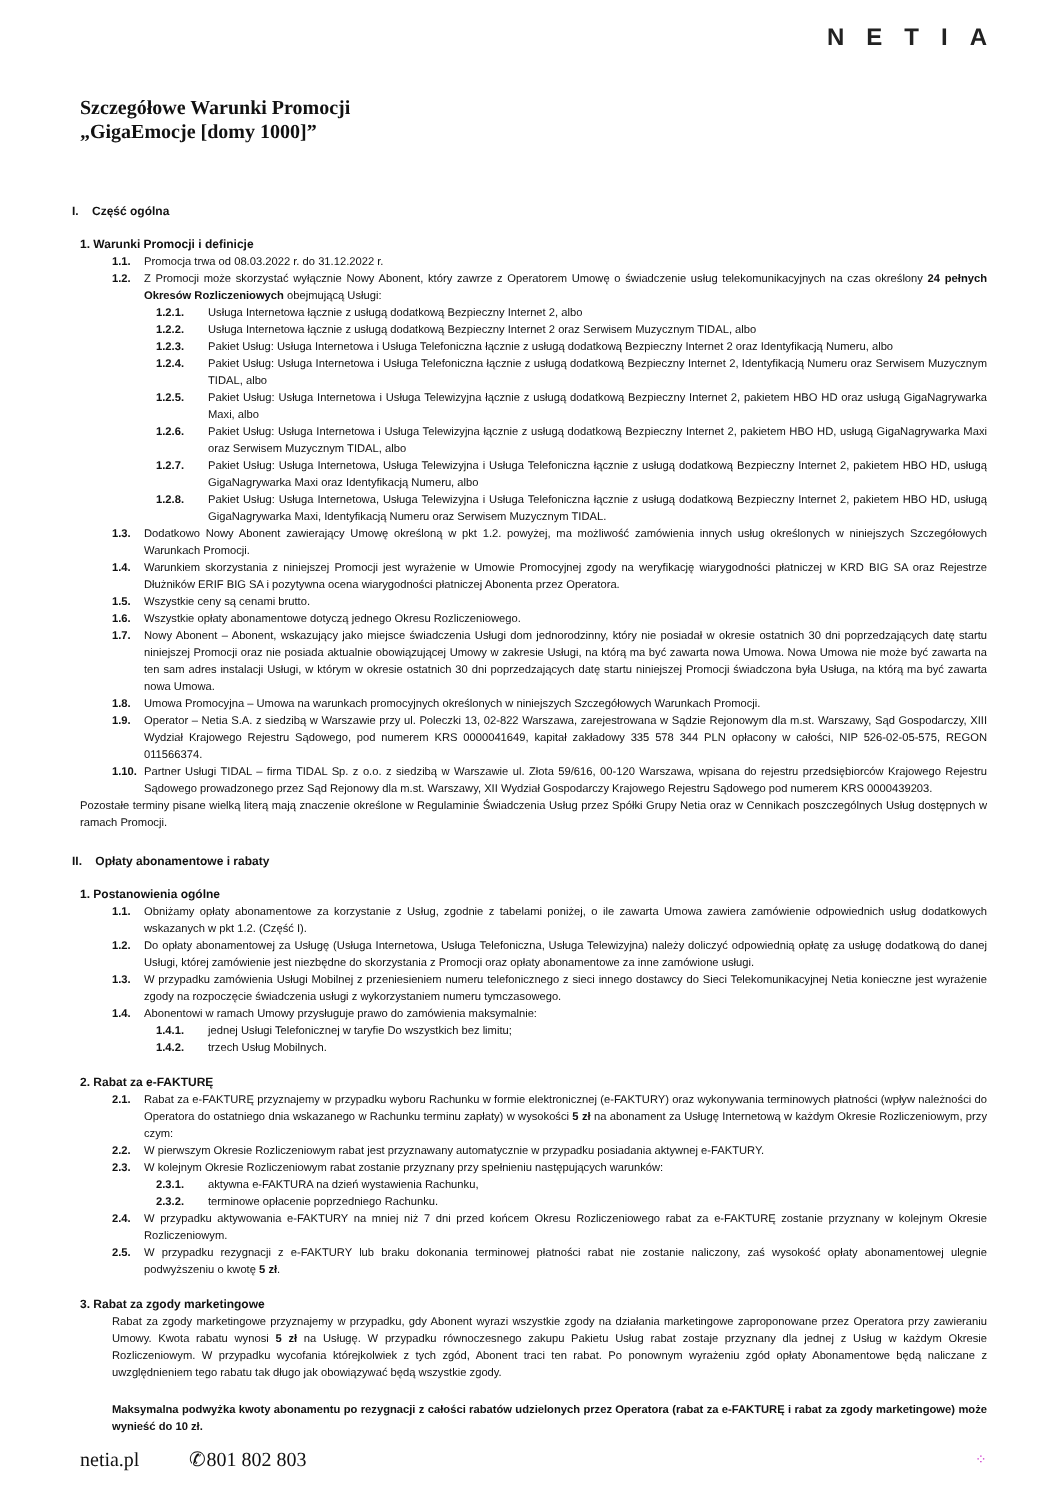NETIA
Szczegółowe Warunki Promocji
„GigaEmocje [domy 1000]”
I. Część ogólna
1. Warunki Promocji i definicje
1.1. Promocja trwa od 08.03.2022 r. do 31.12.2022 r.
1.2. Z Promocji może skorzystać wyłącznie Nowy Abonent, który zawrze z Operatorem Umowę o świadczenie usług telekomunikacyjnych na czas określony 24 pełnych Okresów Rozliczeniowych obejmującą Usługi:
1.2.1. Usługa Internetowa łącznie z usługą dodatkową Bezpieczny Internet 2, albo
1.2.2. Usługa Internetowa łącznie z usługą dodatkową Bezpieczny Internet 2 oraz Serwisem Muzycznym TIDAL, albo
1.2.3. Pakiet Usług: Usługa Internetowa i Usługa Telefoniczna łącznie z usługą dodatkową Bezpieczny Internet 2 oraz Identyfikacją Numeru, albo
1.2.4. Pakiet Usług: Usługa Internetowa i Usługa Telefoniczna łącznie z usługą dodatkową Bezpieczny Internet 2, Identyfikacją Numeru oraz Serwisem Muzycznym TIDAL, albo
1.2.5. Pakiet Usług: Usługa Internetowa i Usługa Telewizyjna łącznie z usługą dodatkową Bezpieczny Internet 2, pakietem HBO HD oraz usługą GigaNagrywarka Maxi, albo
1.2.6. Pakiet Usług: Usługa Internetowa i Usługa Telewizyjna łącznie z usługą dodatkową Bezpieczny Internet 2, pakietem HBO HD, usługą GigaNagrywarka Maxi oraz Serwisem Muzycznym TIDAL, albo
1.2.7. Pakiet Usług: Usługa Internetowa, Usługa Telewizyjna i Usługa Telefoniczna łącznie z usługą dodatkową Bezpieczny Internet 2, pakietem HBO HD, usługą GigaNagrywarka Maxi oraz Identyfikacją Numeru, albo
1.2.8. Pakiet Usług: Usługa Internetowa, Usługa Telewizyjna i Usługa Telefoniczna łącznie z usługą dodatkową Bezpieczny Internet 2, pakietem HBO HD, usługą GigaNagrywarka Maxi, Identyfikacją Numeru oraz Serwisem Muzycznym TIDAL.
1.3. Dodatkowo Nowy Abonent zawierający Umowę określoną w pkt 1.2. powyżej, ma możliwość zamówienia innych usług określonych w niniejszych Szczegółowych Warunkach Promocji.
1.4. Warunkiem skorzystania z niniejszej Promocji jest wyrażenie w Umowie Promocyjnej zgody na weryfikację wiarygodności płatniczej w KRD BIG SA oraz Rejestrze Dłużników ERIF BIG SA i pozytywna ocena wiarygodności płatniczej Abonenta przez Operatora.
1.5. Wszystkie ceny są cenami brutto.
1.6. Wszystkie opłaty abonamentowe dotyczą jednego Okresu Rozliczeniowego.
1.7. Nowy Abonent – Abonent, wskazujący jako miejsce świadczenia Usługi dom jednorodzinny, który nie posiadał w okresie ostatnich 30 dni poprzedzających datę startu niniejszej Promocji oraz nie posiada aktualnie obowiązującej Umowy w zakresie Usługi, na którą ma być zawarta nowa Umowa. Nowa Umowa nie może być zawarta na ten sam adres instalacji Usługi, w którym w okresie ostatnich 30 dni poprzedzających datę startu niniejszej Promocji świadczona była Usługa, na którą ma być zawarta nowa Umowa.
1.8. Umowa Promocyjna – Umowa na warunkach promocyjnych określonych w niniejszych Szczegółowych Warunkach Promocji.
1.9. Operator – Netia S.A. z siedzibą w Warszawie przy ul. Poleczki 13, 02-822 Warszawa, zarejestrowana w Sądzie Rejonowym dla m.st. Warszawy, Sąd Gospodarczy, XIII Wydział Krajowego Rejestru Sądowego, pod numerem KRS 0000041649, kapitał zakładowy 335 578 344 PLN opłacony w całości, NIP 526-02-05-575, REGON 011566374.
1.10. Partner Usługi TIDAL – firma TIDAL Sp. z o.o. z siedzibą w Warszawie ul. Złota 59/616, 00-120 Warszawa, wpisana do rejestru przedsiębiorców Krajowego Rejestru Sądowego prowadzonego przez Sąd Rejonowy dla m.st. Warszawy, XII Wydział Gospodarczy Krajowego Rejestru Sądowego pod numerem KRS 0000439203.
Pozostałe terminy pisane wielką literą mają znaczenie określone w Regulaminie Świadczenia Usług przez Spółki Grupy Netia oraz w Cennikach poszczególnych Usług dostępnych w ramach Promocji.
II. Opłaty abonamentowe i rabaty
1. Postanowienia ogólne
1.1. Obniżamy opłaty abonamentowe za korzystanie z Usług, zgodnie z tabelami poniżej, o ile zawarta Umowa zawiera zamówienie odpowiednich usług dodatkowych wskazanych w pkt 1.2. (Część I).
1.2. Do opłaty abonamentowej za Usługę (Usługa Internetowa, Usługa Telefoniczna, Usługa Telewizyjna) należy doliczyć odpowiednią opłatę za usługę dodatkową do danej Usługi, której zamówienie jest niezbędne do skorzystania z Promocji oraz opłaty abonamentowe za inne zamówione usługi.
1.3. W przypadku zamówienia Usługi Mobilnej z przeniesieniem numeru telefonicznego z sieci innego dostawcy do Sieci Telekomunikacyjnej Netia konieczne jest wyrażenie zgody na rozpoczęcie świadczenia usługi z wykorzystaniem numeru tymczasowego.
1.4. Abonentowi w ramach Umowy przysługuje prawo do zamówienia maksymalnie:
1.4.1. jednej Usługi Telefonicznej w taryfie Do wszystkich bez limitu;
1.4.2. trzech Usług Mobilnych.
2. Rabat za e-FAKTURĘ
2.1. Rabat za e-FAKTURĘ przyznajemy w przypadku wyboru Rachunku w formie elektronicznej (e-FAKTURY) oraz wykonywania terminowych płatności (wpływ należności do Operatora do ostatniego dnia wskazanego w Rachunku terminu zapłaty) w wysokości 5 zł na abonament za Usługę Internetową w każdym Okresie Rozliczeniowym, przy czym:
2.2. W pierwszym Okresie Rozliczeniowym rabat jest przyznawany automatycznie w przypadku posiadania aktywnej e-FAKTURY.
2.3. W kolejnym Okresie Rozliczeniowym rabat zostanie przyznany przy spełnieniu następujących warunków:
2.3.1. aktywna e-FAKTURA na dzień wystawienia Rachunku,
2.3.2. terminowe opłacenie poprzedniego Rachunku.
2.4. W przypadku aktywowania e-FAKTURY na mniej niż 7 dni przed końcem Okresu Rozliczeniowego rabat za e-FAKTURĘ zostanie przyznany w kolejnym Okresie Rozliczeniowym.
2.5. W przypadku rezygnacji z e-FAKTURY lub braku dokonania terminowej płatności rabat nie zostanie naliczony, zaś wysokość opłaty abonamentowej ulegnie podwyższeniu o kwotę 5 zł.
3. Rabat za zgody marketingowe
Rabat za zgody marketingowe przyznajemy w przypadku, gdy Abonent wyrazi wszystkie zgody na działania marketingowe zaproponowane przez Operatora przy zawieraniu Umowy. Kwota rabatu wynosi 5 zł na Usługę. W przypadku równoczesnego zakupu Pakietu Usług rabat zostaje przyznany dla jednej z Usług w każdym Okresie Rozliczeniowym. W przypadku wycofania którejkolwiek z tych zgód, Abonent traci ten rabat. Po ponownym wyrażeniu zgód opłaty Abonamentowe będą naliczane z uwzględnieniem tego rabatu tak długo jak obowiązywać będą wszystkie zgody.
Maksymalna podwyżka kwoty abonamentu po rezygnacji z całości rabatów udzielonych przez Operatora (rabat za e-FAKTURĘ i rabat za zgody marketingowe) może wynieść do 10 zł.
netia.pl ✆801 802 803 ⁘